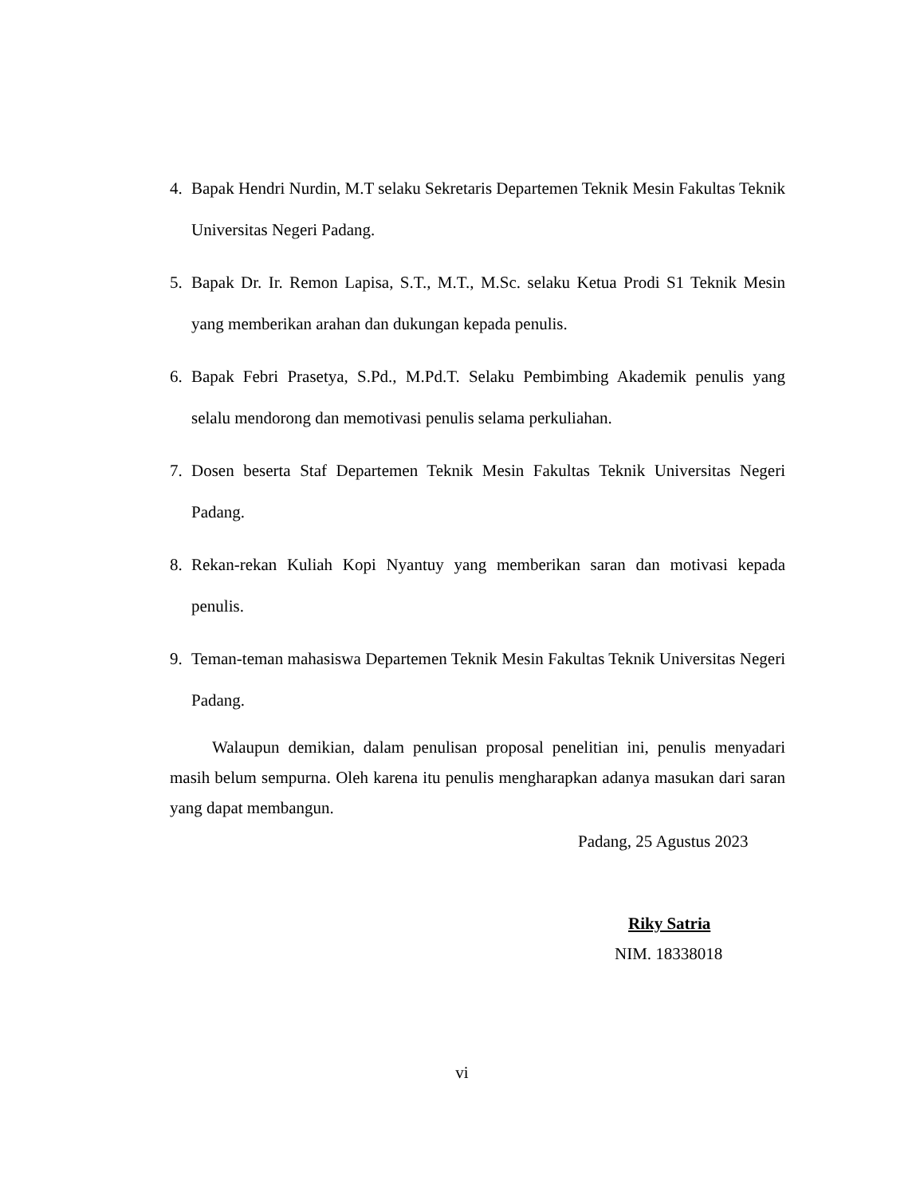4. Bapak Hendri Nurdin, M.T selaku Sekretaris Departemen Teknik Mesin Fakultas Teknik Universitas Negeri Padang.
5. Bapak Dr. Ir. Remon Lapisa, S.T., M.T., M.Sc. selaku Ketua Prodi S1 Teknik Mesin yang memberikan arahan dan dukungan kepada penulis.
6. Bapak Febri Prasetya, S.Pd., M.Pd.T. Selaku Pembimbing Akademik penulis yang selalu mendorong dan memotivasi penulis selama perkuliahan.
7. Dosen beserta Staf Departemen Teknik Mesin Fakultas Teknik Universitas Negeri Padang.
8. Rekan-rekan Kuliah Kopi Nyantuy yang memberikan saran dan motivasi kepada penulis.
9. Teman-teman mahasiswa Departemen Teknik Mesin Fakultas Teknik Universitas Negeri Padang.
Walaupun demikian, dalam penulisan proposal penelitian ini, penulis menyadari masih belum sempurna. Oleh karena itu penulis mengharapkan adanya masukan dari saran yang dapat membangun.
Padang, 25 Agustus 2023
Riky Satria
NIM. 18338018
vi